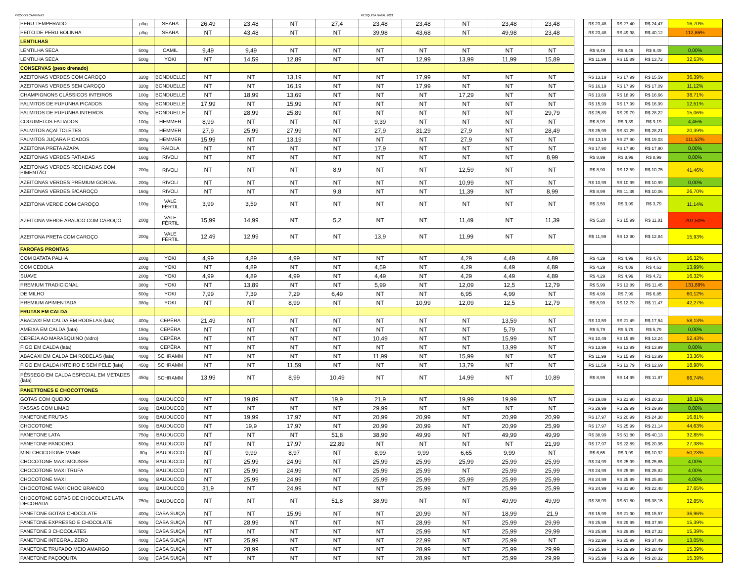PROCON CAMPINAS PESQUISA NATAL 2021
| PERU TEMPERADO | p/kg | SEARA | 26,49 | 23,48 | NT | 27,4 | 23,48 | 23,48 | NT | 23,48 | 23,48 | | R$ 23,48 | R$ 27,40 | R$ 24,47 | 16,70% |
| PEITO DE PERU BOLINHA | p/kg | SEARA | NT | 43,48 | NT | NT | 39,98 | 43,68 | NT | 49,98 | 23,48 | | R$ 23,48 | R$ 49,98 | R$ 40,12 | 112,86% |
| LENTILHAS | | | | | | | | | | | | | | | | |
| LENTILHA SECA | 500g | CAMIL | 9,49 | 9,49 | NT | NT | NT | NT | NT | NT | NT | | R$ 9,49 | R$ 9,49 | R$ 9,49 | 0,00% |
| LENTILHA SECA | 500g | YOKI | NT | 14,59 | 12,89 | NT | NT | 12,99 | 13,99 | 11,99 | 15,89 | | R$ 11,99 | R$ 15,89 | R$ 13,72 | 32,53% |
| CONSERVAS (peso drenado) | | | | | | | | | | | | | | | | |
| AZEITONAS VERDES COM CAROÇO | 320g | BONDUELLE | NT | NT | 13,19 | NT | NT | 17,99 | NT | NT | NT | | R$ 13,19 | R$ 17,99 | R$ 15,59 | 36,39% |
| AZEITONAS VERDES SEM CAROÇO | 320g | BONDUELLE | NT | NT | 16,19 | NT | NT | 17,99 | NT | NT | NT | | R$ 16,19 | R$ 17,99 | R$ 17,09 | 11,12% |
| CHAMPIGNONS CLÁSSICOS INTEIROS | 100g | BONDUELLE | NT | 18,99 | 13,69 | NT | NT | NT | 17,29 | NT | NT | | R$ 13,69 | R$ 18,99 | R$ 16,66 | 38,71% |
| PALMITOS DE PUPUNHA PICADOS | 520g | BONDUELLE | 17,99 | NT | 15,99 | NT | NT | NT | NT | NT | NT | | R$ 15,99 | R$ 17,99 | R$ 16,99 | 12,51% |
| PALMITOS DE PUPUNHA INTEIROS | 520g | BONDUELLE | NT | 28,99 | 25,89 | NT | NT | NT | NT | NT | 29,79 | | R$ 25,89 | R$ 29,79 | R$ 28,22 | 15,06% |
| COGUMELOS FATIADOS | 100g | HEMMER | 8,99 | NT | NT | NT | 9,39 | NT | NT | NT | NT | | R$ 8,99 | R$ 9,39 | R$ 9,19 | 4,45% |
| PALMITOS AÇAÍ TOLETES | 300g | HEMMER | 27,9 | 25,99 | 27,99 | NT | 27,9 | 31,29 | 27,9 | NT | 28,49 | | R$ 25,99 | R$ 31,29 | R$ 28,21 | 20,39% |
| PALMITOS JUÇARA PICADOS | 300g | HEMMER | 15,99 | NT | 13,19 | NT | NT | NT | 27,9 | NT | NT | | R$ 13,19 | R$ 27,90 | R$ 19,03 | 111,52% |
| AZEITONA PRETA AZAPA | 500g | RAIOLA | NT | NT | NT | NT | 17,9 | NT | NT | NT | NT | | R$ 17,90 | R$ 17,90 | R$ 17,90 | 0,00% |
| AZEITONAS VERDES FATIADAS | 160g | RIVOLI | NT | NT | NT | NT | NT | NT | NT | NT | 8,99 | | R$ 8,99 | R$ 8,99 | R$ 8,99 | 0,00% |
| AZEITONAS VERDES RECHEADAS COM PIMENTÃO | 200g | RIVOLI | NT | NT | NT | 8,9 | NT | NT | 12,59 | NT | NT | | R$ 8,90 | R$ 12,59 | R$ 10,75 | 41,46% |
| AZEITONAS VERDES PREMIUM GORDAL | 200g | RIVOLI | NT | NT | NT | NT | NT | NT | 10,99 | NT | NT | | R$ 10,99 | R$ 10,99 | R$ 10,99 | 0,00% |
| AZEITONAS VERDES S/CAROÇO | 160g | RIVOLI | NT | NT | NT | 9,8 | NT | NT | 11,39 | NT | 8,99 | | R$ 8,99 | R$ 11,39 | R$ 10,06 | 26,70% |
| AZEITONA VERDE COM CAROÇO | 100g | VALE FÉRTIL | 3,99 | 3,59 | NT | NT | NT | NT | NT | NT | NT | | R$ 3,59 | R$ 3,99 | R$ 3,79 | 11,14% |
| AZEITONA VERDE ARAUCO COM CAROÇO | 200g | VALE FÉRTIL | 15,99 | 14,99 | NT | 5,2 | NT | NT | 11,49 | NT | 11,39 | | R$ 5,20 | R$ 15,99 | R$ 11,81 | 207,50% |
| AZEITONA PRETA COM CAROÇO | 200g | VALE FÉRTIL | 12,49 | 12,99 | NT | NT | 13,9 | NT | 11,99 | NT | NT | | R$ 11,99 | R$ 13,90 | R$ 12,84 | 15,93% |
| FAROFAS PRONTAS | | | | | | | | | | | | | | | | |
| COM BATATA PALHA | 200g | YOKI | 4,99 | 4,89 | 4,99 | NT | NT | NT | 4,29 | 4,49 | 4,89 | | R$ 4,29 | R$ 4,99 | R$ 4,76 | 16,32% |
| COM CEBOLA | 200g | YOKI | NT | 4,89 | NT | NT | 4,59 | NT | 4,29 | 4,49 | 4,89 | | R$ 4,29 | R$ 4,89 | R$ 4,63 | 13,99% |
| SUAVE | 200g | YOKI | 4,99 | 4,89 | 4,99 | NT | 4,49 | NT | 4,29 | 4,49 | 4,89 | | R$ 4,29 | R$ 4,99 | R$ 4,72 | 16,32% |
| PREMIUM TRADICIONAL | 380g | YOKI | NT | 13,89 | NT | NT | 5,99 | NT | 12,09 | 12,5 | 12,79 | | R$ 5,99 | R$ 13,89 | R$ 11,45 | 131,89% |
| DE MILHO | 500g | YOKI | 7,99 | 7,39 | 7,29 | 6,49 | NT | NT | 6,95 | 4,99 | NT | | R$ 4,99 | R$ 7,99 | R$ 6,85 | 60,12% |
| PREMIUM APIMENTADA | 380g | YOKI | NT | NT | 8,99 | NT | NT | 10,99 | 12,09 | 12,5 | 12,79 | | R$ 8,99 | R$ 12,79 | R$ 11,47 | 42,27% |
| FRUTAS EM CALDA | | | | | | | | | | | | | | | | |
| ABACAXI EM CALDA EM RODELAS (lata) | 400g | CEPÊRA | 21,49 | NT | NT | NT | NT | NT | NT | 13,59 | NT | | R$ 13,59 | R$ 21,49 | R$ 17,54 | 58,13% |
| AMEIXA EM CALDA (lata) | 150g | CEPÊRA | NT | NT | NT | NT | NT | NT | NT | 5,79 | NT | | R$ 5,79 | R$ 5,79 | R$ 5,79 | 0,00% |
| CEREJA AO MARASQUINO (vidro) | 150g | CEPÊRA | NT | NT | NT | NT | 10,49 | NT | NT | 15,99 | NT | | R$ 10,49 | R$ 15,99 | R$ 13,24 | 52,43% |
| FIGO EM CALDA (lata) | 400g | CEPÊRA | NT | NT | NT | NT | NT | NT | NT | 13,99 | NT | | R$ 13,99 | R$ 13,99 | R$ 13,99 | 0,00% |
| ABACAXI EM CALDA EM RODELAS (lata) | 400g | SCHRAMM | NT | NT | NT | NT | 11,99 | NT | 15,99 | NT | NT | | R$ 11,99 | R$ 15,99 | R$ 13,99 | 33,36% |
| FIGO EM CALDA INTEIRO E SEM PELE (lata) | 450g | SCHRAMM | NT | NT | 11,59 | NT | NT | NT | 13,79 | NT | NT | | R$ 11,59 | R$ 13,79 | R$ 12,69 | 18,98% |
| PÊSSEGO EM CALDA ESPECIAL EM METADES (lata) | 450g | SCHRAMM | 13,99 | NT | 8,99 | 10,49 | NT | NT | 14,99 | NT | 10,89 | | R$ 8,99 | R$ 14,99 | R$ 11,87 | 66,74% |
| PANETTONES E CHOCOTTONES | | | | | | | | | | | | | | | | |
| GOTAS COM QUEIJO | 400g | BAUDUCCO | NT | 19,89 | NT | 19,9 | 21,9 | NT | 19,99 | 19,99 | NT | | R$ 19,89 | R$ 21,90 | R$ 20,33 | 10,11% |
| PASSAS COM LIMAO | 500g | BAUDUCCO | NT | NT | NT | NT | 29,99 | NT | NT | NT | NT | | R$ 29,99 | R$ 29,99 | R$ 29,99 | 0,00% |
| PANETONE FRUTAS | 500g | BAUDUCCO | NT | 19,99 | 17,97 | NT | 20,99 | 20,99 | NT | 20,99 | 20,99 | | R$ 17,97 | R$ 20,99 | R$ 24,38 | 16,81% |
| CHOCOTONE | 500g | BAUDUCCO | NT | 19,9 | 17,97 | NT | 20,99 | 20,99 | NT | 20,99 | 25,99 | | R$ 17,97 | R$ 25,99 | R$ 21,14 | 44,63% |
| PANETONE LATA | 750g | BAUDUCCO | NT | NT | NT | 51,8 | 38,99 | 49,99 | NT | 49,99 | 49,99 | | R$ 38,99 | R$ 51,80 | R$ 40,13 | 32,85% |
| PANETONE PANDORO | 500g | BAUDUCCO | NT | NT | 17,97 | 22,89 | NT | NT | NT | NT | 21,99 | | R$ 17,97 | R$ 22,89 | R$ 20,95 | 27,38% |
| MINI CHOCOTONE M&MS | 80g | BAUDUCCO | NT | 9,99 | 8,97 | NT | 8,99 | 9,99 | 6,65 | 9,99 | NT | | R$ 6,65 | R$ 9,99 | R$ 10,92 | 50,23% |
| CHOCOTONE MAXI MOUSSE | 500g | BAUDUCCO | NT | 25,99 | 24,99 | NT | 25,99 | 25,99 | 25,99 | 25,99 | 25,99 | | R$ 24,99 | R$ 25,99 | R$ 25,85 | 4,00% |
| CHOCOTONE MAXI TRUFA | 500g | BAUDUCCO | NT | 25,99 | 24,99 | NT | 25,99 | 25,99 | NT | 25,99 | 25,99 | | R$ 24,99 | R$ 25,99 | R$ 25,82 | 4,00% |
| CHOCOTONE MAXI | 500g | BAUDUCCO | NT | 25,99 | 24,99 | NT | 25,99 | 25,99 | 25,99 | 25,99 | 25,99 | | R$ 24,99 | R$ 25,99 | R$ 25,85 | 4,00% |
| CHOCOTONE MAXI CHOC BRANCO | 500g | BAUDUCCO | 31,9 | NT | 24,99 | NT | NT | 25,99 | NT | 25,99 | 25,99 | | R$ 24,99 | R$ 31,90 | R$ 22,48 | 27,65% |
| CHOCOTONE GOTAS DE CHOCOLATE LATA DECORADA | 750g | BAUDUCCO | NT | NT | NT | 51,8 | 38,99 | NT | NT | 49,99 | 49,99 | | R$ 38,99 | R$ 51,80 | R$ 38,15 | 32,85% |
| PANETONE GOTAS CHOCOLATE | 400g | CASA SUIÇA | NT | NT | 15,99 | NT | NT | 20,99 | NT | 18,99 | 21,9 | | R$ 15,99 | R$ 21,90 | R$ 15,57 | 36,96% |
| PANETONE EXPRESSO E CHOCOLATE | 500g | CASA SUIÇA | NT | 28,99 | NT | NT | NT | 28,99 | NT | 25,99 | 29,99 | | R$ 25,99 | R$ 29,99 | R$ 37,99 | 15,39% |
| PANETONE 3 CHOCOLATES | 500g | CASA SUIÇA | NT | NT | NT | NT | NT | 25,99 | NT | 25,99 | 29,99 | | R$ 25,99 | R$ 29,99 | R$ 27,32 | 15,39% |
| PANETONE INTEGRAL ZERO | 400g | CASA SUIÇA | NT | 25,99 | NT | NT | NT | 22,99 | NT | 25,99 | NT | | R$ 22,99 | R$ 25,99 | R$ 37,49 | 13,05% |
| PANETONE TRUFADO MEIO AMARGO | 500g | CASA SUIÇA | NT | 28,99 | NT | NT | NT | 28,99 | NT | 25,99 | 29,99 | | R$ 25,99 | R$ 29,99 | R$ 28,49 | 15,39% |
| PANETONE PAÇOQUITA | 500g | CASA SUIÇA | NT | NT | NT | NT | NT | 28,99 | NT | 25,99 | 29,99 | | R$ 25,99 | R$ 29,99 | R$ 28,32 | 15,39% |